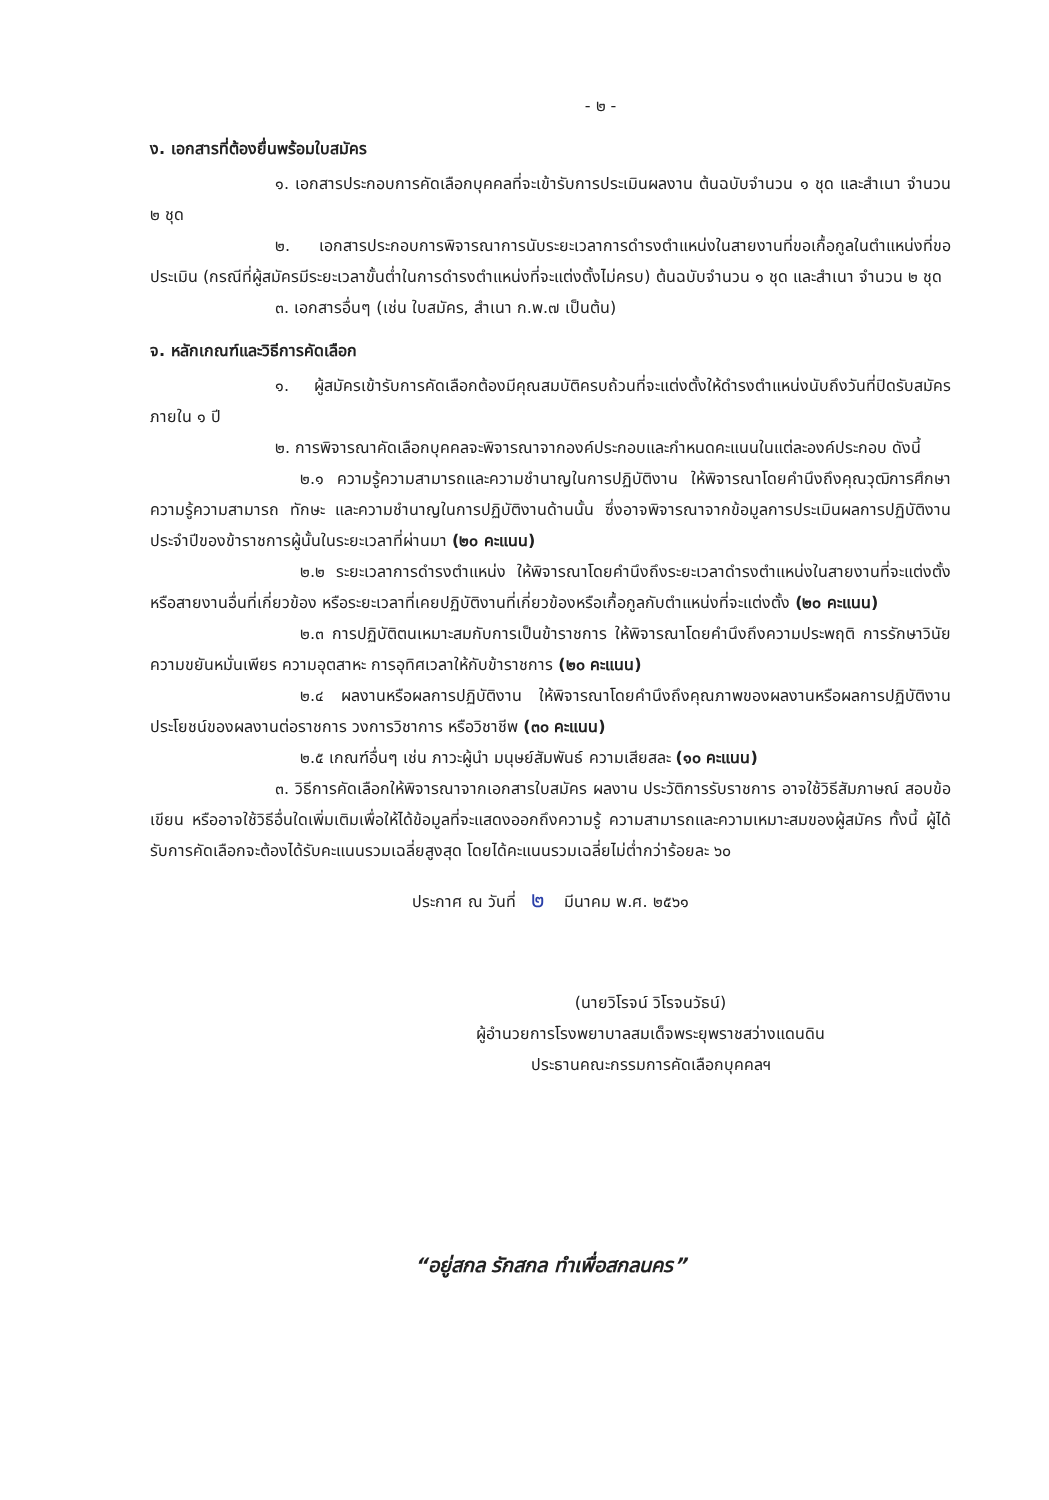- ๒ -
ง. เอกสารที่ต้องยื่นพร้อมใบสมัคร
๑. เอกสารประกอบการคัดเลือกบุคคลที่จะเข้ารับการประเมินผลงาน ต้นฉบับจำนวน ๑ ชุด และสำเนา จำนวน ๒ ชุด
๒. เอกสารประกอบการพิจารณาการนับระยะเวลาการดำรงตำแหน่งในสายงานที่ขอเกื้อกูลในตำแหน่งที่ขอประเมิน (กรณีที่ผู้สมัครมีระยะเวลาขั้นต่ำในการดำรงตำแหน่งที่จะแต่งตั้งไม่ครบ) ต้นฉบับจำนวน ๑ ชุด และสำเนา จำนวน ๒ ชุด
๓. เอกสารอื่นๆ (เช่น ใบสมัคร, สำเนา ก.พ.๗ เป็นต้น)
จ. หลักเกณฑ์และวิธีการคัดเลือก
๑. ผู้สมัครเข้ารับการคัดเลือกต้องมีคุณสมบัติครบถ้วนที่จะแต่งตั้งให้ดำรงตำแหน่งนับถึงวันที่ปิดรับสมัคร ภายใน ๑ ปี
๒. การพิจารณาคัดเลือกบุคคลจะพิจารณาจากองค์ประกอบและกำหนดคะแนนในแต่ละองค์ประกอบ ดังนี้
๒.๑ ความรู้ความสามารถและความชำนาญในการปฏิบัติงาน ให้พิจารณาโดยคำนึงถึงคุณวุฒิการศึกษา ความรู้ความสามารถ ทักษะ และความชำนาญในการปฏิบัติงานด้านนั้น ซึ่งอาจพิจารณาจากข้อมูลการประเมินผลการปฏิบัติงานประจำปีของข้าราชการผู้นั้นในระยะเวลาที่ผ่านมา (๒๐ คะแนน)
๒.๒ ระยะเวลาการดำรงตำแหน่ง ให้พิจารณาโดยคำนึงถึงระยะเวลาดำรงตำแหน่งในสายงานที่จะแต่งตั้ง หรือสายงานอื่นที่เกี่ยวข้อง หรือระยะเวลาที่เคยปฏิบัติงานที่เกี่ยวข้องหรือเกื้อกูลกับตำแหน่งที่จะแต่งตั้ง (๒๐ คะแนน)
๒.๓ การปฏิบัติตนเหมาะสมกับการเป็นข้าราชการ ให้พิจารณาโดยคำนึงถึงความประพฤติ การรักษาวินัย ความขยันหมั่นเพียร ความอุตสาหะ การอุทิศเวลาให้กับข้าราชการ (๒๐ คะแนน)
๒.๔ ผลงานหรือผลการปฏิบัติงาน ให้พิจารณาโดยคำนึงถึงคุณภาพของผลงานหรือผลการปฏิบัติงาน ประโยชน์ของผลงานต่อราชการ วงการวิชาการ หรือวิชาชีพ (๓๐ คะแนน)
๒.๕ เกณฑ์อื่นๆ เช่น ภาวะผู้นำ มนุษย์สัมพันธ์ ความเสียสละ (๑๐ คะแนน)
๓. วิธีการคัดเลือกให้พิจารณาจากเอกสารใบสมัคร ผลงาน ประวัติการรับราชการ อาจใช้วิธีสัมภาษณ์ สอบข้อเขียน หรืออาจใช้วิธีอื่นใดเพิ่มเติมเพื่อให้ได้ข้อมูลที่จะแสดงออกถึงความรู้ ความสามารถและความเหมาะสมของผู้สมัคร ทั้งนี้ ผู้ได้รับการคัดเลือกจะต้องได้รับคะแนนรวมเฉลี่ยสูงสุด โดยได้คะแนนรวมเฉลี่ยไม่ต่ำกว่าร้อยละ ๖๐
ประกาศ ณ วันที่ ๒ มีนาคม พ.ศ. ๒๕๖๑
(นายวิโรจน์ วิโรจนวัธน์)
ผู้อำนวยการโรงพยาบาลสมเด็จพระยุพราชสว่างแดนดิน
ประธานคณะกรรมการคัดเลือกบุคคลฯ
“อยู่สกล รักสกล ทำเพื่อสกลนคร”